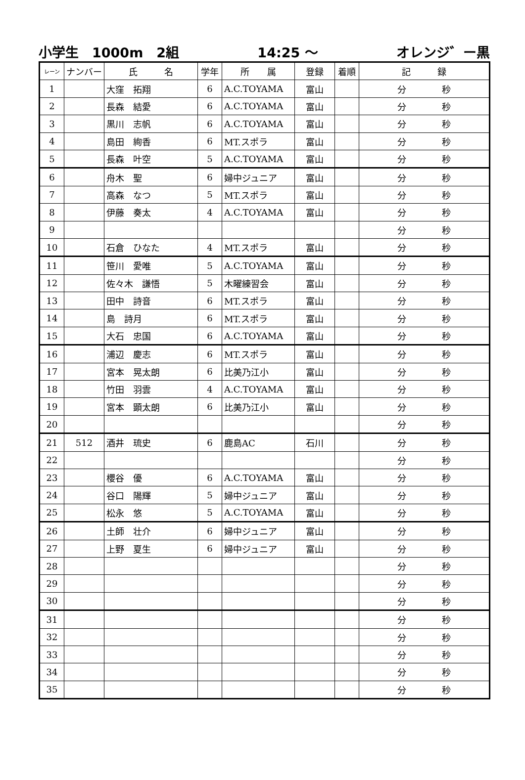小学生　1000m　2組 14:25 ～ オレンジ゛ー黒
| レーン | ナンバー | 氏 名 | 学年 | 所 属 | 登録 | 着順 | 記 録 |
| --- | --- | --- | --- | --- | --- | --- | --- |
| 1 | | 大窪 拓翔 | 6 | A.C.TOYAMA | 富山 | | 分 秒 |
| 2 | | 長森 結愛 | 6 | A.C.TOYAMA | 富山 | | 分 秒 |
| 3 | | 黒川 志帆 | 6 | A.C.TOYAMA | 富山 | | 分 秒 |
| 4 | | 島田 絢香 | 6 | MT.スポラ | 富山 | | 分 秒 |
| 5 | | 長森 叶空 | 5 | A.C.TOYAMA | 富山 | | 分 秒 |
| 6 | | 舟木 聖 | 6 | 婦中ジュニア | 富山 | | 分 秒 |
| 7 | | 高森 なつ | 5 | MT.スポラ | 富山 | | 分 秒 |
| 8 | | 伊藤 奏太 | 4 | A.C.TOYAMA | 富山 | | 分 秒 |
| 9 | | | | | | | 分 秒 |
| 10 | | 石倉 ひなた | 4 | MT.スポラ | 富山 | | 分 秒 |
| 11 | | 笹川 愛唯 | 5 | A.C.TOYAMA | 富山 | | 分 秒 |
| 12 | | 佐々木 謙悟 | 5 | 木曜練習会 | 富山 | | 分 秒 |
| 13 | | 田中 詩音 | 6 | MT.スポラ | 富山 | | 分 秒 |
| 14 | | 島 詩月 | 6 | MT.スポラ | 富山 | | 分 秒 |
| 15 | | 大石 忠国 | 6 | A.C.TOYAMA | 富山 | | 分 秒 |
| 16 | | 浦辺 慶志 | 6 | MT.スポラ | 富山 | | 分 秒 |
| 17 | | 宮本 晃太朗 | 6 | 比美乃江小 | 富山 | | 分 秒 |
| 18 | | 竹田 羽雲 | 4 | A.C.TOYAMA | 富山 | | 分 秒 |
| 19 | | 宮本 顕太朗 | 6 | 比美乃江小 | 富山 | | 分 秒 |
| 20 | | | | | | | 分 秒 |
| 21 | 512 | 酒井 琉史 | 6 | 鹿島AC | 石川 | | 分 秒 |
| 22 | | | | | | | 分 秒 |
| 23 | | 櫻谷 優 | 6 | A.C.TOYAMA | 富山 | | 分 秒 |
| 24 | | 谷口 陽輝 | 5 | 婦中ジュニア | 富山 | | 分 秒 |
| 25 | | 松永 悠 | 5 | A.C.TOYAMA | 富山 | | 分 秒 |
| 26 | | 土師 壮介 | 6 | 婦中ジュニア | 富山 | | 分 秒 |
| 27 | | 上野 夏生 | 6 | 婦中ジュニア | 富山 | | 分 秒 |
| 28 | | | | | | | 分 秒 |
| 29 | | | | | | | 分 秒 |
| 30 | | | | | | | 分 秒 |
| 31 | | | | | | | 分 秒 |
| 32 | | | | | | | 分 秒 |
| 33 | | | | | | | 分 秒 |
| 34 | | | | | | | 分 秒 |
| 35 | | | | | | | 分 秒 |